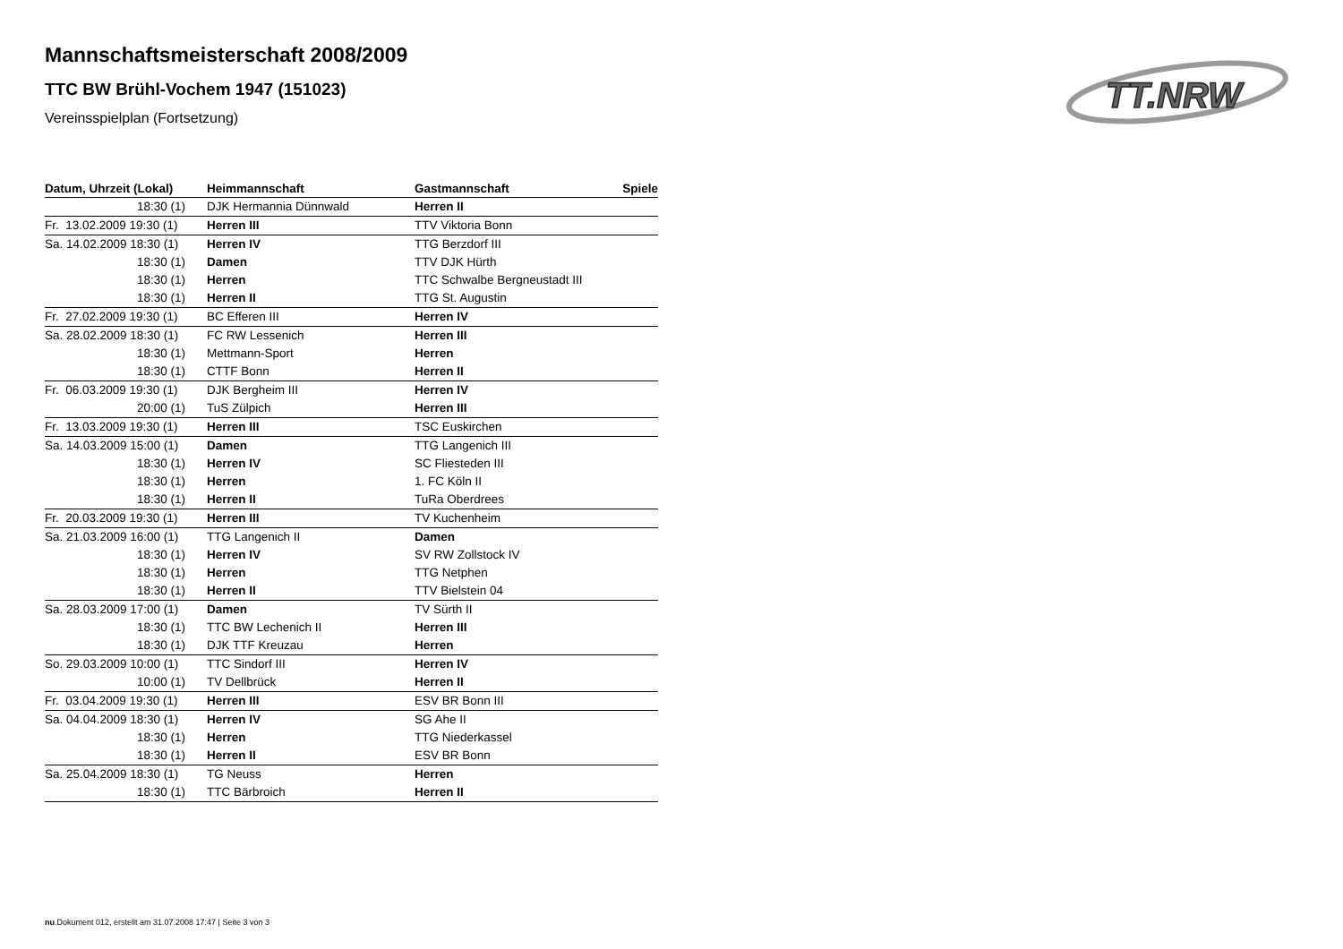TT.NRW
Mannschaftsmeisterschaft 2008/2009
TTC BW Brühl-Vochem 1947 (151023)
Vereinsspielplan (Fortsetzung)
| Datum, Uhrzeit (Lokal) | Heimmannschaft | Gastmannschaft | Spiele |
| --- | --- | --- | --- |
| 18:30 (1) | DJK Hermannia Dünnwald | Herren II | |
| Fr. 13.02.2009 19:30 (1) | Herren III | TTV Viktoria Bonn | |
| Sa. 14.02.2009 18:30 (1) | Herren IV | TTG Berzdorf III | |
| 18:30 (1) | Damen | TTV DJK Hürth | |
| 18:30 (1) | Herren | TTC Schwalbe Bergneustadt III | |
| 18:30 (1) | Herren II | TTG St. Augustin | |
| Fr. 27.02.2009 19:30 (1) | BC Efferen III | Herren IV | |
| Sa. 28.02.2009 18:30 (1) | FC RW Lessenich | Herren III | |
| 18:30 (1) | Mettmann-Sport | Herren | |
| 18:30 (1) | CTTF Bonn | Herren II | |
| Fr. 06.03.2009 19:30 (1) | DJK Bergheim III | Herren IV | |
| 20:00 (1) | TuS Zülpich | Herren III | |
| Fr. 13.03.2009 19:30 (1) | Herren III | TSC Euskirchen | |
| Sa. 14.03.2009 15:00 (1) | Damen | TTG Langenich III | |
| 18:30 (1) | Herren IV | SC Fliesteden III | |
| 18:30 (1) | Herren | 1. FC Köln II | |
| 18:30 (1) | Herren II | TuRa Oberdrees | |
| Fr. 20.03.2009 19:30 (1) | Herren III | TV Kuchenheim | |
| Sa. 21.03.2009 16:00 (1) | TTG Langenich II | Damen | |
| 18:30 (1) | Herren IV | SV RW Zollstock IV | |
| 18:30 (1) | Herren | TTG Netphen | |
| 18:30 (1) | Herren II | TTV Bielstein 04 | |
| Sa. 28.03.2009 17:00 (1) | Damen | TV Sürth II | |
| 18:30 (1) | TTC BW Lechenich II | Herren III | |
| 18:30 (1) | DJK TTF Kreuzau | Herren | |
| So. 29.03.2009 10:00 (1) | TTC Sindorf III | Herren IV | |
| 10:00 (1) | TV Dellbrück | Herren II | |
| Fr. 03.04.2009 19:30 (1) | Herren III | ESV BR Bonn III | |
| Sa. 04.04.2009 18:30 (1) | Herren IV | SG Ahe II | |
| 18:30 (1) | Herren | TTG Niederkassel | |
| 18:30 (1) | Herren II | ESV BR Bonn | |
| Sa. 25.04.2009 18:30 (1) | TG Neuss | Herren | |
| 18:30 (1) | TTC Bärbroich | Herren II | |
nu.Dokument 012, erstellt am 31.07.2008 17:47 | Seite 3 von 3